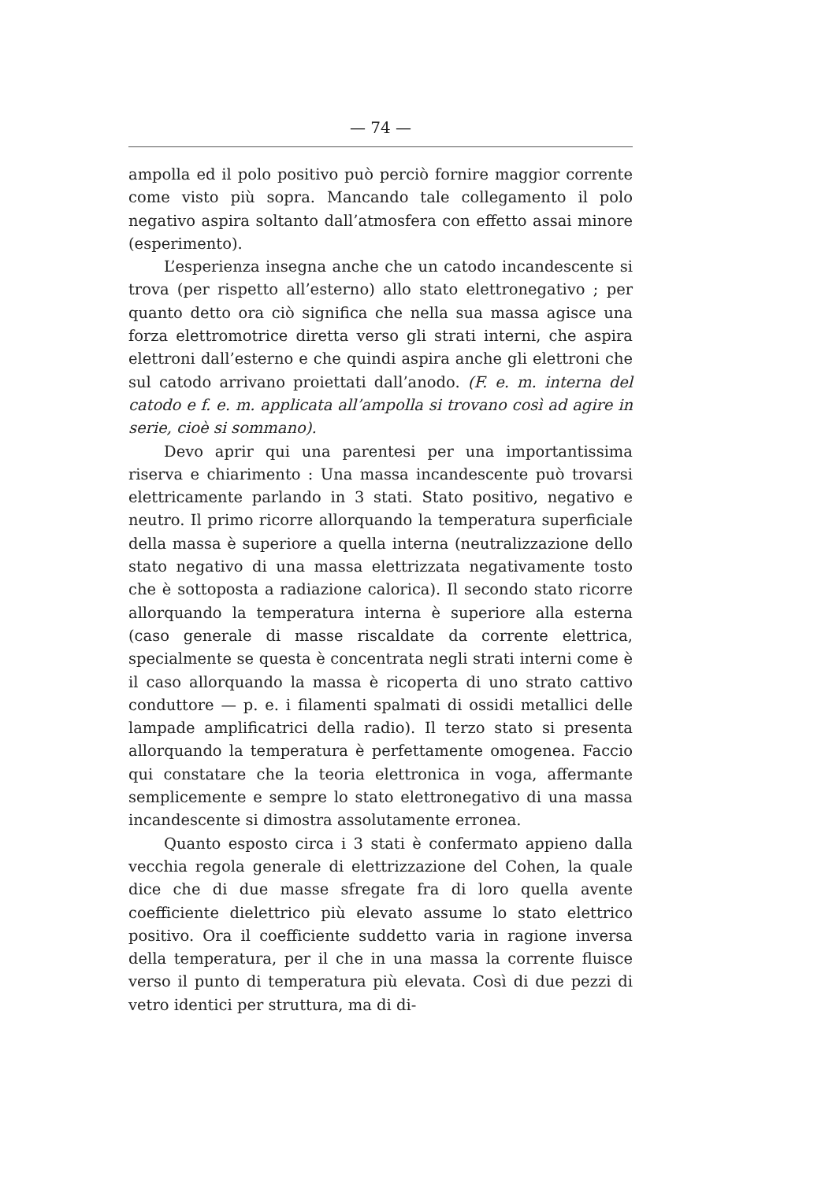— 74 —
ampolla ed il polo positivo può perciò fornire maggior corrente come visto più sopra. Mancando tale collegamento il polo negativo aspira soltanto dall’atmosfera con effetto assai minore (esperimento).
L’esperienza insegna anche che un catodo incandescente si trova (per rispetto all’esterno) allo stato elettronegativo ; per quanto detto ora ciò significa che nella sua massa agisce una forza elettromotrice diretta verso gli strati interni, che aspira elettroni dall’esterno e che quindi aspira anche gli elettroni che sul catodo arrivano proiettati dall’anodo. (F. e. m. interna del catodo e f. e. m. applicata all’ampolla si trovano così ad agire in serie, cioè si sommano).
Devo aprir qui una parentesi per una importantissima riserva e chiarimento : Una massa incandescente può trovarsi elettricamente parlando in 3 stati. Stato positivo, negativo e neutro. Il primo ricorre allorquando la temperatura superficiale della massa è superiore a quella interna (neutralizzazione dello stato negativo di una massa elettrizzata negativamente tosto che è sottoposta a radiazione calorica). Il secondo stato ricorre allorquando la temperatura interna è superiore alla esterna (caso generale di masse riscaldate da corrente elettrica, specialmente se questa è concentrata negli strati interni come è il caso allorquando la massa è ricoperta di uno strato cattivo conduttore — p. e. i filamenti spalmati di ossidi metallici delle lampade amplificatrici della radio). Il terzo stato si presenta allorquando la temperatura è perfettamente omogenea. Faccio qui constatare che la teoria elettronica in voga, affermante semplicemente e sempre lo stato elettronegativo di una massa incandescente si dimostra assolutamente erronea.
Quanto esposto circa i 3 stati è confermato appieno dalla vecchia regola generale di elettrizzazione del Cohen, la quale dice che di due masse sfregate fra di loro quella avente coefficiente dielettrico più elevato assume lo stato elettrico positivo. Ora il coefficiente suddetto varia in ragione inversa della temperatura, per il che in una massa la corrente fluisce verso il punto di temperatura più elevata. Così di due pezzi di vetro identici per struttura, ma di di-